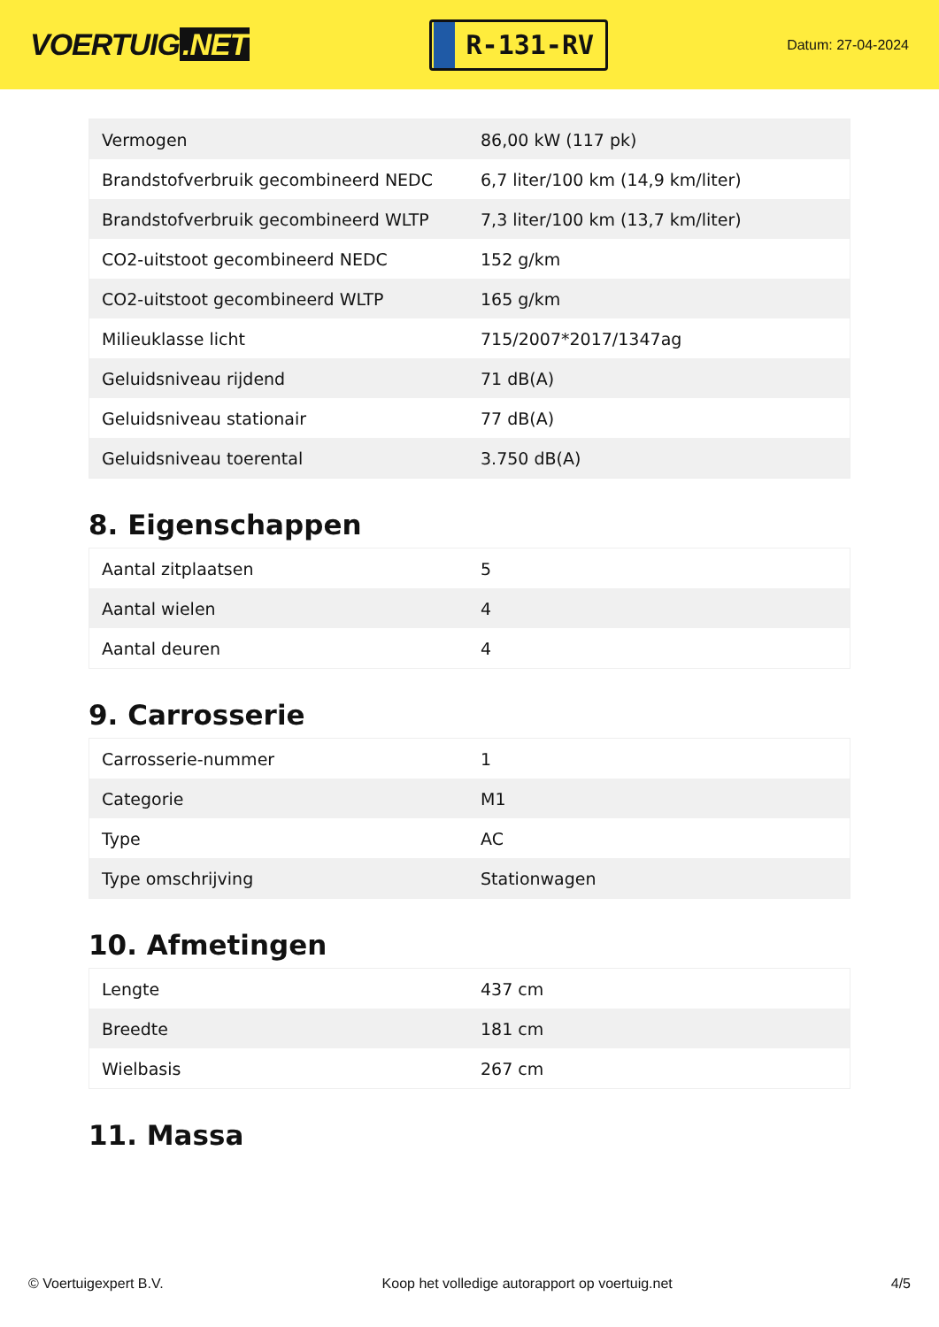VOERTUIG.NET
R-131-RV
Datum: 27-04-2024
| Vermogen | 86,00 kW (117 pk) |
| Brandstofverbruik gecombineerd NEDC | 6,7 liter/100 km (14,9 km/liter) |
| Brandstofverbruik gecombineerd WLTP | 7,3 liter/100 km (13,7 km/liter) |
| CO2-uitstoot gecombineerd NEDC | 152 g/km |
| CO2-uitstoot gecombineerd WLTP | 165 g/km |
| Milieuklasse licht | 715/2007*2017/1347ag |
| Geluidsniveau rijdend | 71 dB(A) |
| Geluidsniveau stationair | 77 dB(A) |
| Geluidsniveau toerental | 3.750 dB(A) |
8. Eigenschappen
| Aantal zitplaatsen | 5 |
| Aantal wielen | 4 |
| Aantal deuren | 4 |
9. Carrosserie
| Carrosserie-nummer | 1 |
| Categorie | M1 |
| Type | AC |
| Type omschrijving | Stationwagen |
10. Afmetingen
| Lengte | 437 cm |
| Breedte | 181 cm |
| Wielbasis | 267 cm |
11. Massa
© Voertuigexpert B.V. Koop het volledige autorapport op voertuig.net 4/5